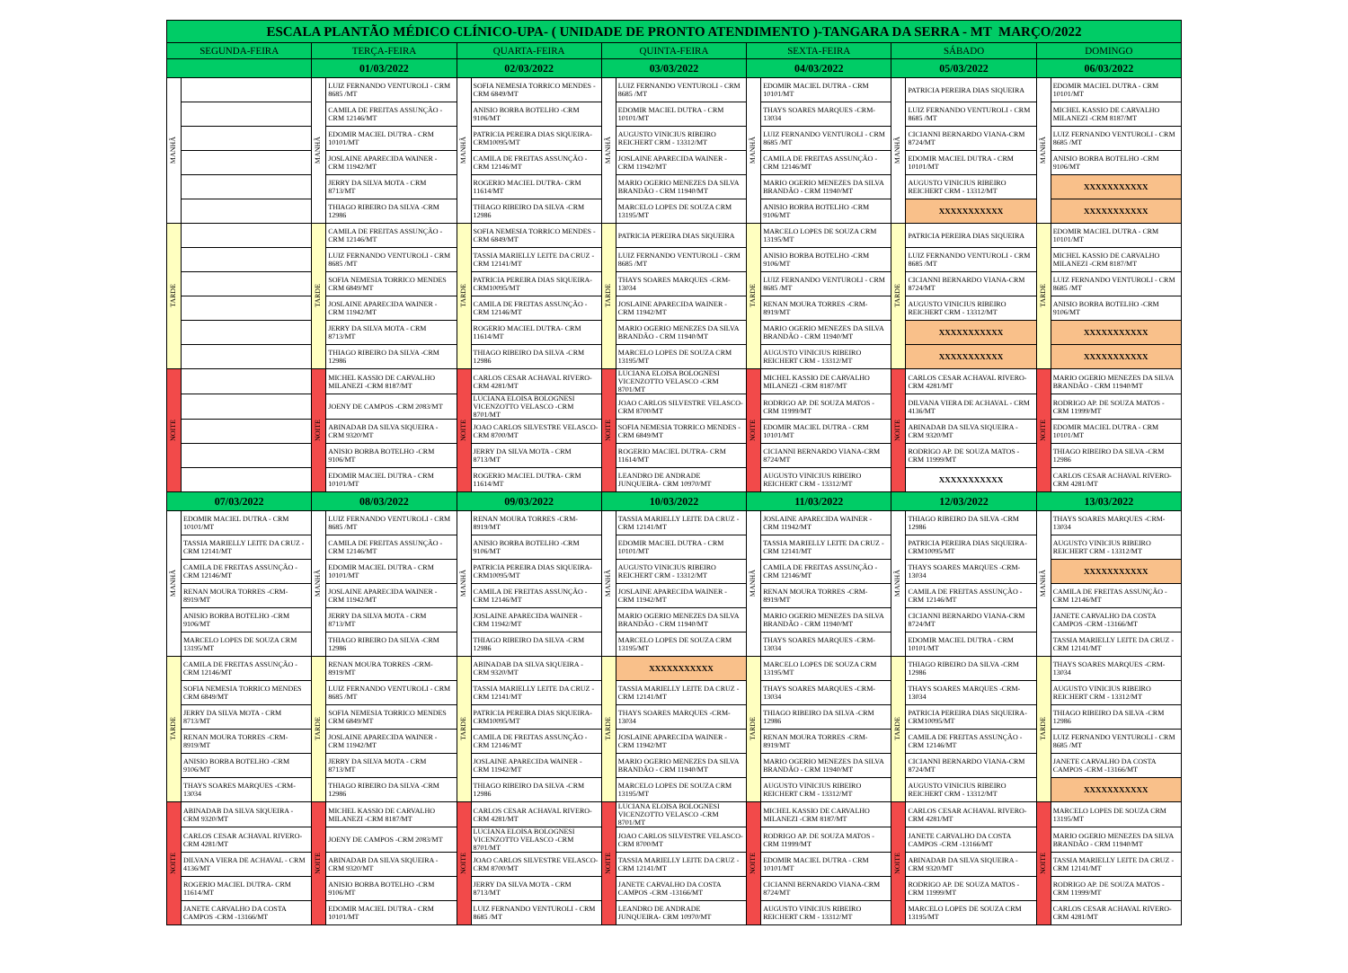| ESCALA PLANTÃO MÉDICO CLÍNICO-UPA- ( UNIDADE DE PRONTO ATENDIMENTO )-TANGARA DA SERRA - MT MARÇO/2022 | | | | | | | | | | | | | |
| --- | --- | --- | --- | --- | --- | --- | --- | --- | --- | --- | --- | --- | --- |
| SEGUNDA-FEIRA | | TERÇA-FEIRA | | QUARTA-FEIRA | | QUINTA-FEIRA | | SEXTA-FEIRA | | SÁBADO | | DOMINGO | |
| | | 01/03/2022 | | 02/03/2022 | | 03/03/2022 | | 04/03/2022 | | 05/03/2022 | | 06/03/2022 | |
| MANHÃ | | MANHÃ | LUIZ FERNANDO VENTUROLI - CRM 8685 /MT | MANHÃ | SOFIA NEMESIA TORRICO MENDES -CRM 6849/MT | MANHÃ | LUIZ FERNANDO VENTUROLI - CRM 8685 /MT | MANHÃ | EDOMIR MACIEL DUTRA - CRM 10101/MT | MANHÃ | PATRICIA PEREIRA DIAS SIQUEIRA | MANHÃ | EDOMIR MACIEL DUTRA - CRM 10101/MT |
| | | | CAMILA DE FREITAS ASSUNÇÃO - CRM 12146/MT | | ANISIO BORBA BOTELHO -CRM 9106/MT | | EDOMIR MACIEL DUTRA - CRM 10101/MT | | THAYS SOARES MARQUES -CRM-13034 | | LUIZ FERNANDO VENTUROLI - CRM 8685 /MT | | MICHEL KASSIO DE CARVALHO MILANEZI -CRM 8187/MT |
| | | | EDOMIR MACIEL DUTRA - CRM 10101/MT | | PATRICIA PEREIRA DIAS SIQUEIRA-CRM10095/MT | | AUGUSTO VINICIUS RIBEIRO REICHERT CRM - 13312/MT | | LUIZ FERNANDO VENTUROLI - CRM 8685 /MT | | CICIANNI BERNARDO VIANA-CRM 8724/MT | | LUIZ FERNANDO VENTUROLI - CRM 8685 /MT |
| | | | JOSLAINE APARECIDA WAINER - CRM 11942/MT | | CAMILA DE FREITAS ASSUNÇÃO - CRM 12146/MT | | JOSLAINE APARECIDA WAINER - CRM 11942/MT | | CAMILA DE FREITAS ASSUNÇÃO - CRM 12146/MT | | EDOMIR MACIEL DUTRA - CRM 10101/MT | | ANISIO BORBA BOTELHO -CRM 9106/MT |
| | | | JERRY DA SILVA MOTA - CRM 8713/MT | | ROGERIO MACIEL DUTRA- CRM 11614/MT | | MARIO OGERIO MENEZES DA SILVA BRANDÃO - CRM 11940/MT | | MARIO OGERIO MENEZES DA SILVA BRANDÃO - CRM 11940/MT | | AUGUSTO VINICIUS RIBEIRO REICHERT CRM - 13312/MT | | XXXXXXXXXXX |
| | | | THIAGO RIBEIRO DA SILVA -CRM 12986 | | THIAGO RIBEIRO DA SILVA -CRM 12986 | | MARCELO LOPES DE SOUZA CRM 13195/MT | | ANISIO BORBA BOTELHO -CRM 9106/MT | | XXXXXXXXXXX | | XXXXXXXXXXX |
| TARDE | | TARDE | CAMILA DE FREITAS ASSUNÇÃO - CRM 12146/MT | TARDE | SOFIA NEMESIA TORRICO MENDES -CRM 6849/MT | TARDE | PATRICIA PEREIRA DIAS SIQUEIRA | TARDE | MARCELO LOPES DE SOUZA CRM 13195/MT | TARDE | PATRICIA PEREIRA DIAS SIQUEIRA | TARDE | EDOMIR MACIEL DUTRA - CRM 10101/MT |
| | | | LUIZ FERNANDO VENTUROLI - CRM 8685 /MT | | TASSIA MARIELLY LEITE DA CRUZ - CRM 12141/MT | | LUIZ FERNANDO VENTUROLI - CRM 8685 /MT | | ANISIO BORBA BOTELHO -CRM 9106/MT | | LUIZ FERNANDO VENTUROLI - CRM 8685 /MT | | MICHEL KASSIO DE CARVALHO MILANEZI -CRM 8187/MT |
| | | | SOFIA NEMESIA TORRICO MENDES CRM 6849/MT | | PATRICIA PEREIRA DIAS SIQUEIRA-CRM10095/MT | | THAYS SOARES MARQUES -CRM-13034 | | LUIZ FERNANDO VENTUROLI - CRM 8685 /MT | | CICIANNI BERNARDO VIANA-CRM 8724/MT | | LUIZ FERNANDO VENTUROLI - CRM 8685 /MT |
| | | | JOSLAINE APARECIDA WAINER - CRM 11942/MT | | CAMILA DE FREITAS ASSUNÇÃO - CRM 12146/MT | | JOSLAINE APARECIDA WAINER - CRM 11942/MT | | RENAN MOURA TORRES -CRM-8919/MT | | AUGUSTO VINICIUS RIBEIRO REICHERT CRM - 13312/MT | | ANISIO BORBA BOTELHO -CRM 9106/MT |
| | | | JERRY DA SILVA MOTA - CRM 8713/MT | | ROGERIO MACIEL DUTRA- CRM 11614/MT | | MARIO OGERIO MENEZES DA SILVA BRANDÃO - CRM 11940/MT | | MARIO OGERIO MENEZES DA SILVA BRANDÃO - CRM 11940/MT | | XXXXXXXXXXX | | XXXXXXXXXXX |
| | | | THIAGO RIBEIRO DA SILVA -CRM 12986 | | THIAGO RIBEIRO DA SILVA -CRM 12986 | | MARCELO LOPES DE SOUZA CRM 13195/MT | | AUGUSTO VINICIUS RIBEIRO REICHERT CRM - 13312/MT | | XXXXXXXXXXX | | XXXXXXXXXXX |
| NOITE | | NOITE | MICHEL KASSIO DE CARVALHO MILANEZI -CRM 8187/MT | NOITE | CARLOS CESAR ACHAVAL RIVERO-CRM 4281/MT | NOITE | LUCIANA ELOISA BOLOGNESI VICENZOTTO VELASCO -CRM 8701/MT | NOITE | MICHEL KASSIO DE CARVALHO MILANEZI -CRM 8187/MT | NOITE | CARLOS CESAR ACHAVAL RIVERO-CRM 4281/MT | NOITE | MARIO OGERIO MENEZES DA SILVA BRANDÃO - CRM 11940/MT |
| | | | JOENY DE CAMPOS -CRM 2083/MT | | LUCIANA ELOISA BOLOGNESI VICENZOTTO VELASCO -CRM 8701/MT | | JOAO CARLOS SILVESTRE VELASCO-CRM 8700/MT | | RODRIGO AP. DE SOUZA MATOS - CRM 11999/MT | | DILVANA VIERA DE ACHAVAL - CRM 4136/MT | | RODRIGO AP. DE SOUZA MATOS -CRM 11999/MT |
| | | | ABINADAB DA SILVA SIQUEIRA - CRM 9320/MT | | JOAO CARLOS SILVESTRE VELASCO-CRM 8700/MT | | SOFIA NEMESIA TORRICO MENDES -CRM 6849/MT | | EDOMIR MACIEL DUTRA - CRM 10101/MT | | ABINADAB DA SILVA SIQUEIRA - CRM 9320/MT | | EDOMIR MACIEL DUTRA - CRM 10101/MT |
| | | | ANISIO BORBA BOTELHO -CRM 9106/MT | | JERRY DA SILVA MOTA - CRM 8713/MT | | ROGERIO MACIEL DUTRA- CRM 11614/MT | | CICIANNI BERNARDO VIANA-CRM 8724/MT | | RODRIGO AP. DE SOUZA MATOS - CRM 11999/MT | | THIAGO RIBEIRO DA SILVA -CRM 12986 |
| | | | EDOMIR MACIEL DUTRA - CRM 10101/MT | | ROGERIO MACIEL DUTRA- CRM 11614/MT | | LEANDRO DE ANDRADE JUNQUEIRA- CRM 10970/MT | | AUGUSTO VINICIUS RIBEIRO REICHERT CRM - 13312/MT | | XXXXXXXXXXX | | CARLOS CESAR ACHAVAL RIVERO-CRM 4281/MT |
| 07/03/2022 | | 08/03/2022 | | 09/03/2022 | | 10/03/2022 | | 11/03/2022 | | 12/03/2022 | | 13/03/2022 | |
| MANHÃ | EDOMIR MACIEL DUTRA - CRM 10101/MT | MANHÃ | LUIZ FERNANDO VENTUROLI - CRM 8685 /MT | MANHÃ | RENAN MOURA TORRES -CRM-8919/MT | MANHÃ | TASSIA MARIELLY LEITE DA CRUZ - CRM 12141/MT | MANHÃ | JOSLAINE APARECIDA WAINER - CRM 11942/MT | MANHÃ | THIAGO RIBEIRO DA SILVA -CRM 12986 | MANHÃ | THAYS SOARES MARQUES -CRM-13034 |
| | TASSIA MARIELLY LEITE DA CRUZ - CRM 12141/MT | | CAMILA DE FREITAS ASSUNÇÃO - CRM 12146/MT | | ANISIO BORBA BOTELHO -CRM 9106/MT | | EDOMIR MACIEL DUTRA - CRM 10101/MT | | TASSIA MARIELLY LEITE DA CRUZ - CRM 12141/MT | | PATRICIA PEREIRA DIAS SIQUEIRA-CRM10095/MT | | AUGUSTO VINICIUS RIBEIRO REICHERT CRM - 13312/MT |
| | CAMILA DE FREITAS ASSUNÇÃO - CRM 12146/MT | | EDOMIR MACIEL DUTRA - CRM 10101/MT | | PATRICIA PEREIRA DIAS SIQUEIRA-CRM10095/MT | | AUGUSTO VINICIUS RIBEIRO REICHERT CRM - 13312/MT | | CAMILA DE FREITAS ASSUNÇÃO - CRM 12146/MT | | THAYS SOARES MARQUES -CRM-13034 | | XXXXXXXXXXX |
| | RENAN MOURA TORRES -CRM-8919/MT | | JOSLAINE APARECIDA WAINER - CRM 11942/MT | | CAMILA DE FREITAS ASSUNÇÃO - CRM 12146/MT | | JOSLAINE APARECIDA WAINER - CRM 11942/MT | | RENAN MOURA TORRES -CRM-8919/MT | | CAMILA DE FREITAS ASSUNÇÃO - CRM 12146/MT | | CAMILA DE FREITAS ASSUNÇÃO - CRM 12146/MT |
| | ANISIO BORBA BOTELHO -CRM 9106/MT | | JERRY DA SILVA MOTA - CRM 8713/MT | | JOSLAINE APARECIDA WAINER - CRM 11942/MT | | MARIO OGERIO MENEZES DA SILVA BRANDÃO - CRM 11940/MT | | MARIO OGERIO MENEZES DA SILVA BRANDÃO - CRM 11940/MT | | CICIANNI BERNARDO VIANA-CRM 8724/MT | | JANETE CARVALHO DA COSTA CAMPOS -CRM -13166/MT |
| | MARCELO LOPES DE SOUZA CRM 13195/MT | | THIAGO RIBEIRO DA SILVA -CRM 12986 | | THIAGO RIBEIRO DA SILVA -CRM 12986 | | MARCELO LOPES DE SOUZA CRM 13195/MT | | THAYS SOARES MARQUES -CRM-13034 | | EDOMIR MACIEL DUTRA - CRM 10101/MT | | TASSIA MARIELLY LEITE DA CRUZ - CRM 12141/MT |
| TARDE | CAMILA DE FREITAS ASSUNÇÃO - CRM 12146/MT | TARDE | RENAN MOURA TORRES -CRM-8919/MT | TARDE | ABINADAB DA SILVA SIQUEIRA - CRM 9320/MT | TARDE | XXXXXXXXXXX | TARDE | MARCELO LOPES DE SOUZA CRM 13195/MT | TARDE | THIAGO RIBEIRO DA SILVA -CRM 12986 | TARDE | THAYS SOARES MARQUES -CRM-13034 |
| | SOFIA NEMESIA TORRICO MENDES CRM 6849/MT | | LUIZ FERNANDO VENTUROLI - CRM 8685 /MT | | TASSIA MARIELLY LEITE DA CRUZ - CRM 12141/MT | | TASSIA MARIELLY LEITE DA CRUZ - CRM 12141/MT | | THAYS SOARES MARQUES -CRM-13034 | | THAYS SOARES MARQUES -CRM-13034 | | AUGUSTO VINICIUS RIBEIRO REICHERT CRM - 13312/MT |
| | JERRY DA SILVA MOTA - CRM 8713/MT | | SOFIA NEMESIA TORRICO MENDES CRM 6849/MT | | PATRICIA PEREIRA DIAS SIQUEIRA-CRM10095/MT | | THAYS SOARES MARQUES -CRM-13034 | | THIAGO RIBEIRO DA SILVA -CRM 12986 | | PATRICIA PEREIRA DIAS SIQUEIRA-CRM10095/MT | | THIAGO RIBEIRO DA SILVA -CRM 12986 |
| | RENAN MOURA TORRES -CRM-8919/MT | | JOSLAINE APARECIDA WAINER - CRM 11942/MT | | CAMILA DE FREITAS ASSUNÇÃO - CRM 12146/MT | | JOSLAINE APARECIDA WAINER - CRM 11942/MT | | RENAN MOURA TORRES -CRM-8919/MT | | CAMILA DE FREITAS ASSUNÇÃO - CRM 12146/MT | | LUIZ FERNANDO VENTUROLI - CRM 8685 /MT |
| | ANISIO BORBA BOTELHO -CRM 9106/MT | | JERRY DA SILVA MOTA - CRM 8713/MT | | JOSLAINE APARECIDA WAINER - CRM 11942/MT | | MARIO OGERIO MENEZES DA SILVA BRANDÃO - CRM 11940/MT | | MARIO OGERIO MENEZES DA SILVA BRANDÃO - CRM 11940/MT | | CICIANNI BERNARDO VIANA-CRM 8724/MT | | JANETE CARVALHO DA COSTA CAMPOS -CRM -13166/MT |
| | THAYS SOARES MARQUES -CRM-13034 | | THIAGO RIBEIRO DA SILVA -CRM 12986 | | THIAGO RIBEIRO DA SILVA -CRM 12986 | | MARCELO LOPES DE SOUZA CRM 13195/MT | | AUGUSTO VINICIUS RIBEIRO REICHERT CRM - 13312/MT | | AUGUSTO VINICIUS RIBEIRO REICHERT CRM - 13312/MT | | XXXXXXXXXXX |
| NOITE | ABINADAB DA SILVA SIQUEIRA - CRM 9320/MT | NOITE | MICHEL KASSIO DE CARVALHO MILANEZI -CRM 8187/MT | NOITE | CARLOS CESAR ACHAVAL RIVERO-CRM 4281/MT | NOITE | LUCIANA ELOISA BOLOGNESI VICENZOTTO VELASCO -CRM 8701/MT | NOITE | MICHEL KASSIO DE CARVALHO MILANEZI -CRM 8187/MT | NOITE | CARLOS CESAR ACHAVAL RIVERO-CRM 4281/MT | NOITE | MARCELO LOPES DE SOUZA CRM 13195/MT |
| | CARLOS CESAR ACHAVAL RIVERO-CRM 4281/MT | | JOENY DE CAMPOS -CRM 2083/MT | | LUCIANA ELOISA BOLOGNESI VICENZOTTO VELASCO -CRM 8701/MT | | JOAO CARLOS SILVESTRE VELASCO-CRM 8700/MT | | RODRIGO AP. DE SOUZA MATOS - CRM 11999/MT | | JANETE CARVALHO DA COSTA CAMPOS -CRM -13166/MT | | MARIO OGERIO MENEZES DA SILVA BRANDÃO - CRM 11940/MT |
| | DILVANA VIERA DE ACHAVAL - CRM 4136/MT | | ABINADAB DA SILVA SIQUEIRA - CRM 9320/MT | | JOAO CARLOS SILVESTRE VELASCO-CRM 8700/MT | | TASSIA MARIELLY LEITE DA CRUZ - CRM 12141/MT | | EDOMIR MACIEL DUTRA - CRM 10101/MT | | ABINADAB DA SILVA SIQUEIRA - CRM 9320/MT | | TASSIA MARIELLY LEITE DA CRUZ - CRM 12141/MT |
| | ROGERIO MACIEL DUTRA- CRM 11614/MT | | ANISIO BORBA BOTELHO -CRM 9106/MT | | JERRY DA SILVA MOTA - CRM 8713/MT | | JANETE CARVALHO DA COSTA CAMPOS -CRM -13166/MT | | CICIANNI BERNARDO VIANA-CRM 8724/MT | | RODRIGO AP. DE SOUZA MATOS - CRM 11999/MT | | RODRIGO AP. DE SOUZA MATOS -CRM 11999/MT |
| | JANETE CARVALHO DA COSTA CAMPOS -CRM -13166/MT | | EDOMIR MACIEL DUTRA - CRM 10101/MT | | LUIZ FERNANDO VENTUROLI - CRM 8685 /MT | | LEANDRO DE ANDRADE JUNQUEIRA- CRM 10970/MT | | AUGUSTO VINICIUS RIBEIRO REICHERT CRM - 13312/MT | | MARCELO LOPES DE SOUZA CRM 13195/MT | | CARLOS CESAR ACHAVAL RIVERO-CRM 4281/MT |